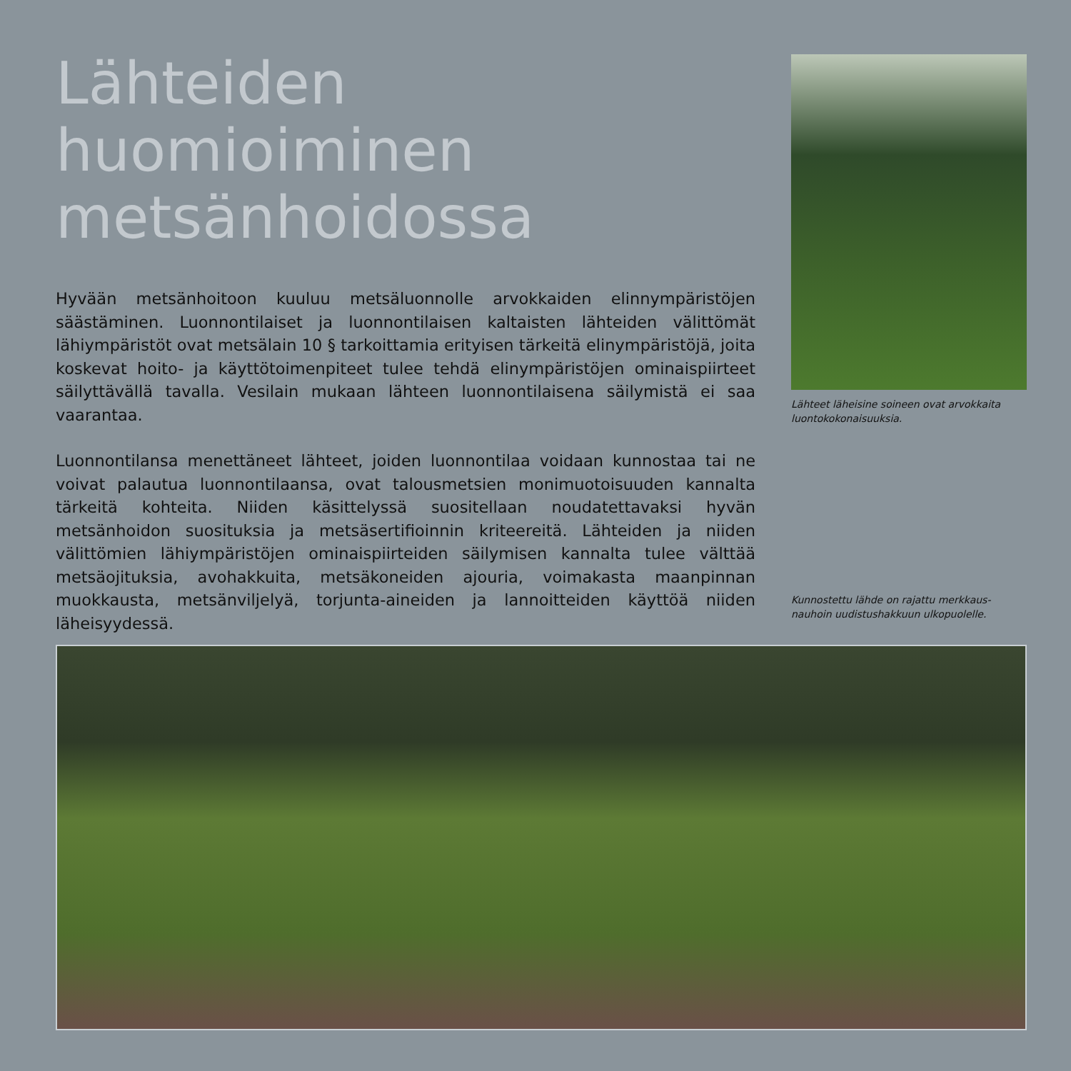Lähteiden huomioiminen metsänhoidossa
Hyvään metsänhoitoon kuuluu metsäluonnolle arvokkaiden elinnympäristöjen säästäminen. Luonnontilaiset ja luonnontilaisen kaltaisten lähteiden välittömät lähiympäristöt ovat metsälain 10 § tarkoittamia erityisen tärkeitä elinympäris­töjä, joita koskevat hoito- ja käyttötoimenpiteet tulee tehdä elinympäristöjen ominaispiirteet säilyttävällä tavalla. Vesilain mukaan lähteen luonnontilaisena säilymistä ei saa vaarantaa.
Luonnontilansa menettäneet lähteet, joiden luonnontilaa voidaan kunnostaa tai ne voivat palautua luonnontilaansa, ovat talousmetsien monimuotoisuu­den kannalta tärkeitä kohteita. Niiden käsittelyssä suositellaan noudatettavaksi hyvän metsänhoidon suosituksia ja metsäsertifioinnin kriteereitä. Lähteiden ja niiden välittömien lähiympäristöjen ominaispiirteiden säilymisen kannalta tulee välttää metsäojituksia, avohakkuita, metsäkoneiden ajouria, voimakas­ta maanpinnan muokkausta, metsänviljelyä, torjunta-aineiden ja lannoitteiden käyttöä niiden läheisyydessä.
Lähteet läheisine soineen ovat arvokkaita luontokokonaisuuksia.
Kunnostettu lähde on rajattu merkkaus­nauhoin uudistushakkuun ulkopuolelle.